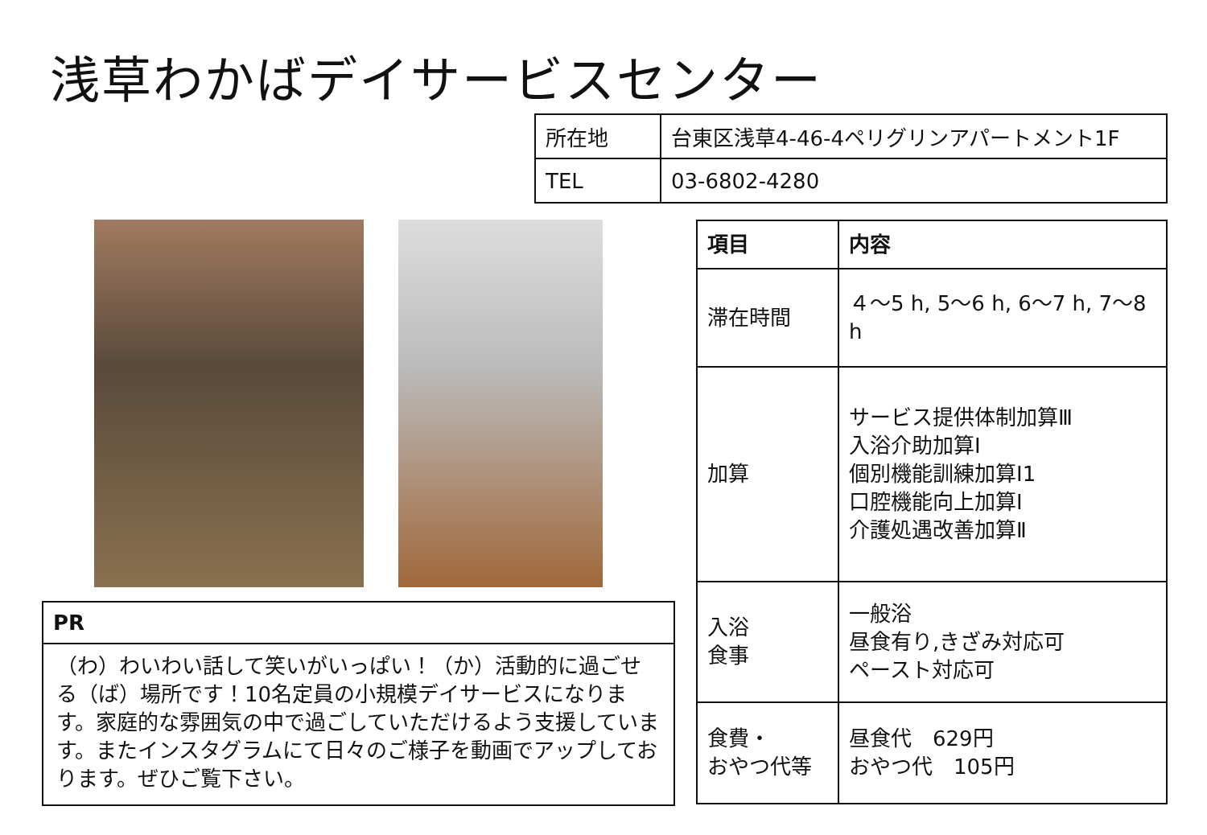浅草わかばデイサービスセンター
| 所在地 | 台東区浅草4-46-4ペリグリンアパートメント1F |
| TEL | 03-6802-4280 |
| 項目 | 内容 |
| --- | --- |
| 滞在時間 | ４～5 h, 5～6 h, 6～7 h, 7～8 h |
| 加算 | サービス提供体制加算Ⅲ 入浴介助加算Ⅰ 個別機能訓練加算Ⅰ1 口腔機能向上加算Ⅰ 介護処遇改善加算Ⅱ |
| 入浴 食事 | 一般浴 昼食有り,きざみ対応可 ペースト対応可 |
| 食費・ おやつ代等 | 昼食代 629円 おやつ代 105円 |
| PR |
| --- |
| （わ）わいわい話して笑いがいっぱい！（か）活動的に過ごせる（ば）場所です！10名定員の小規模デイサービスになります。家庭的な雰囲気の中で過ごしていただけるよう支援しています。またインスタグラムにて日々のご様子を動画でアップしております。ぜひご覧下さい。 |